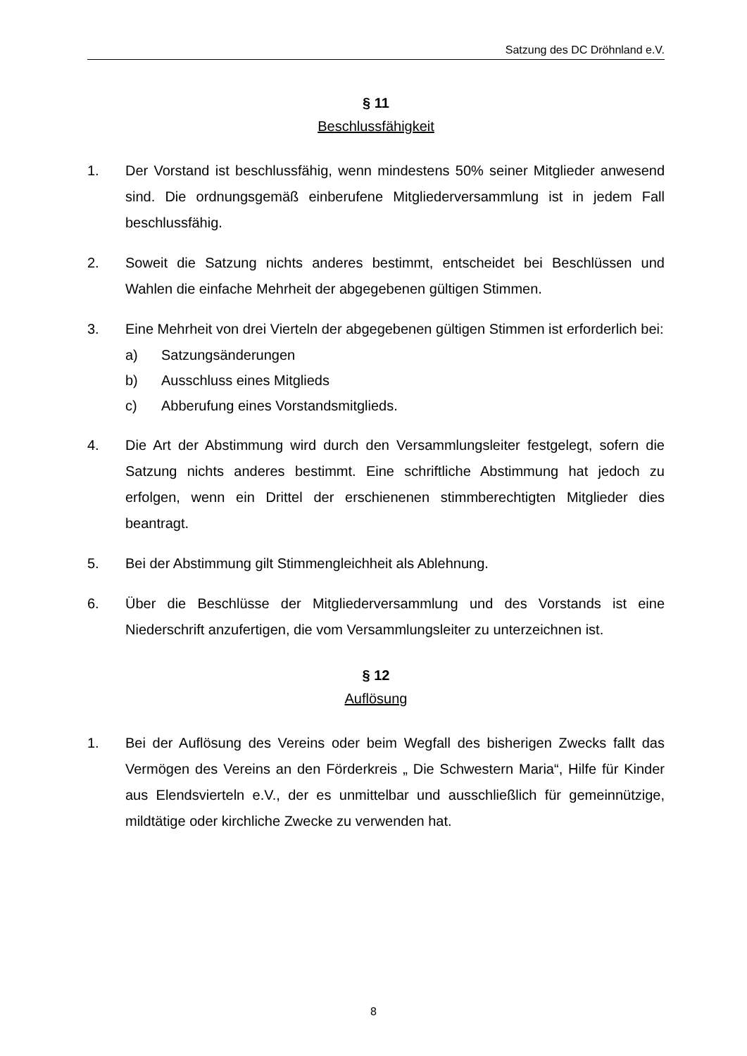Satzung des DC Dröhnland e.V.
§ 11
Beschlussfähigkeit
1. Der Vorstand ist beschlussfähig, wenn mindestens 50% seiner Mitglieder anwesend sind. Die ordnungsgemäß einberufene Mitgliederversammlung ist in jedem Fall beschlussfähig.
2. Soweit die Satzung nichts anderes bestimmt, entscheidet bei Beschlüssen und Wahlen die einfache Mehrheit der abgegebenen gültigen Stimmen.
3. Eine Mehrheit von drei Vierteln der abgegebenen gültigen Stimmen ist erforderlich bei:
a) Satzungsänderungen
b) Ausschluss eines Mitglieds
c) Abberufung eines Vorstandsmitglieds.
4. Die Art der Abstimmung wird durch den Versammlungsleiter festgelegt, sofern die Satzung nichts anderes bestimmt. Eine schriftliche Abstimmung hat jedoch zu erfolgen, wenn ein Drittel der erschienenen stimmberechtigten Mitglieder dies beantragt.
5. Bei der Abstimmung gilt Stimmengleichheit als Ablehnung.
6. Über die Beschlüsse der Mitgliederversammlung und des Vorstands ist eine Niederschrift anzufertigen, die vom Versammlungsleiter zu unterzeichnen ist.
§ 12
Auflösung
1. Bei der Auflösung des Vereins oder beim Wegfall des bisherigen Zwecks fallt das Vermögen des Vereins an den Förderkreis „ Die Schwestern Maria“, Hilfe für Kinder aus Elendsvierteln e.V., der es unmittelbar und ausschließlich für gemeinnützige, mildtätige oder kirchliche Zwecke zu verwenden hat.
8